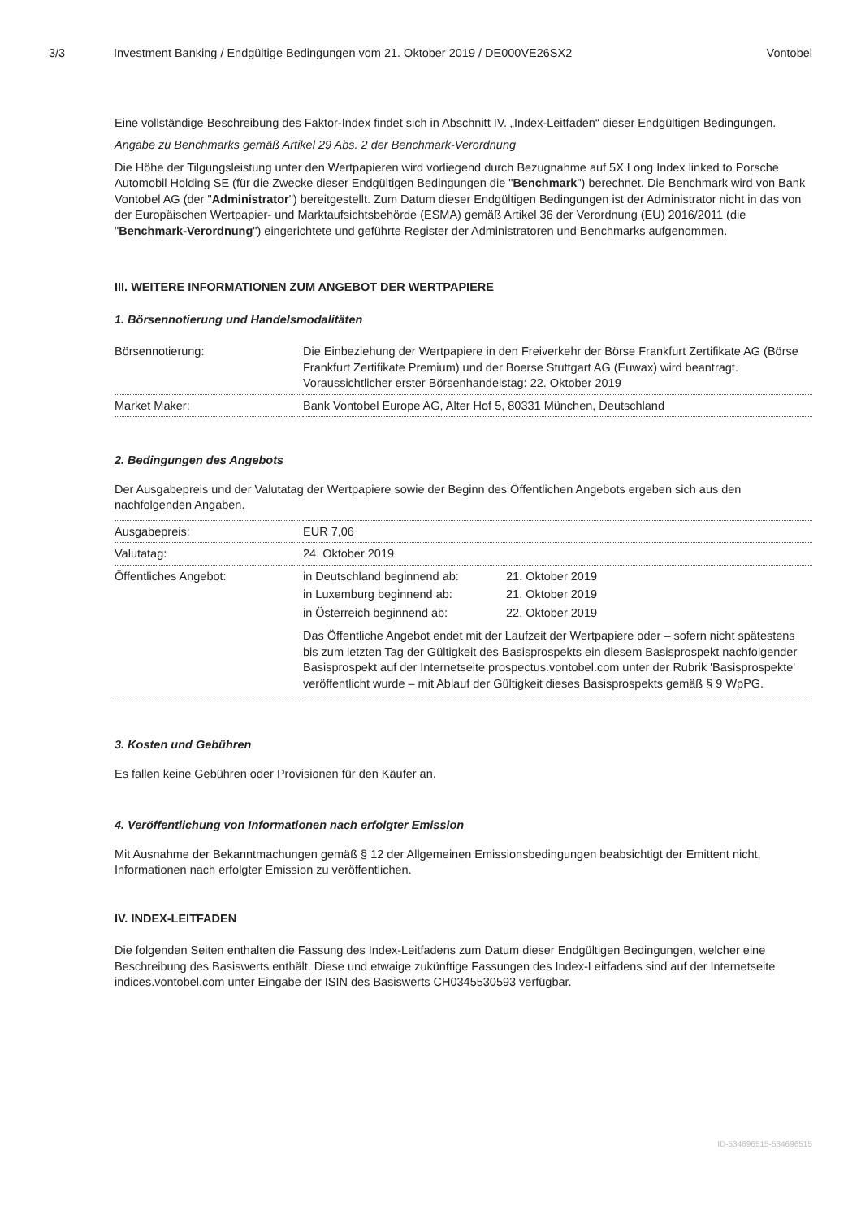3/3 Investment Banking / Endgültige Bedingungen vom 21. Oktober 2019 / DE000VE26SX2 Vontobel
Eine vollständige Beschreibung des Faktor-Index findet sich in Abschnitt IV. „Index-Leitfaden“ dieser Endgültigen Bedingungen.
Angabe zu Benchmarks gemäß Artikel 29 Abs. 2 der Benchmark-Verordnung
Die Höhe der Tilgungsleistung unter den Wertpapieren wird vorliegend durch Bezugnahme auf 5X Long Index linked to Porsche Automobil Holding SE (für die Zwecke dieser Endgültigen Bedingungen die "Benchmark") berechnet. Die Benchmark wird von Bank Vontobel AG (der "Administrator") bereitgestellt. Zum Datum dieser Endgültigen Bedingungen ist der Administrator nicht in das von der Europäischen Wertpapier- und Marktaufsichtsbehörde (ESMA) gemäß Artikel 36 der Verordnung (EU) 2016/2011 (die "Benchmark-Verordnung") eingerichtete und geführte Register der Administratoren und Benchmarks aufgenommen.
III. WEITERE INFORMATIONEN ZUM ANGEBOT DER WERTPAPIERE
1. Börsennotierung und Handelsmodalitäten
| Börsennotierung: | Die Einbeziehung der Wertpapiere in den Freiverkehr der Börse Frankfurt Zertifikate AG (Börse Frankfurt Zertifikate Premium) und der Boerse Stuttgart AG (Euwax) wird beantragt. Voraussichtlicher erster Börsenhandelstag: 22. Oktober 2019 |
| Market Maker: | Bank Vontobel Europe AG, Alter Hof 5, 80331 München, Deutschland |
2. Bedingungen des Angebots
Der Ausgabepreis und der Valutatag der Wertpapiere sowie der Beginn des Öffentlichen Angebots ergeben sich aus den nachfolgenden Angaben.
| Ausgabepreis: | EUR 7,06 |
| Valutatag: | 24. Oktober 2019 |
| Öffentliches Angebot: | / in Deutschland beginnend ab: / 21. Oktober 2019 / / in Luxemburg beginnend ab: / 21. Oktober 2019 / / in Österreich beginnend ab: / 22. Oktober 2019 / Das Öffentliche Angebot endet mit der Laufzeit der Wertpapiere oder – sofern nicht spätestens bis zum letzten Tag der Gültigkeit des Basisprospekts ein diesem Basisprospekt nachfolgender Basisprospekt auf der Internetseite prospectus.vontobel.com unter der Rubrik 'Basisprospekte' veröffentlicht wurde – mit Ablauf der Gültigkeit dieses Basisprospekts gemäß § 9 WpPG. |
3. Kosten und Gebühren
Es fallen keine Gebühren oder Provisionen für den Käufer an.
4. Veröffentlichung von Informationen nach erfolgter Emission
Mit Ausnahme der Bekanntmachungen gemäß § 12 der Allgemeinen Emissionsbedingungen beabsichtigt der Emittent nicht, Informationen nach erfolgter Emission zu veröffentlichen.
IV. INDEX-LEITFADEN
Die folgenden Seiten enthalten die Fassung des Index-Leitfadens zum Datum dieser Endgültigen Bedingungen, welcher eine Beschreibung des Basiswerts enthält. Diese und etwaige zukünftige Fassungen des Index-Leitfadens sind auf der Internetseite indices.vontobel.com unter Eingabe der ISIN des Basiswerts CH0345530593 verfügbar.
ID-534696515-534696515